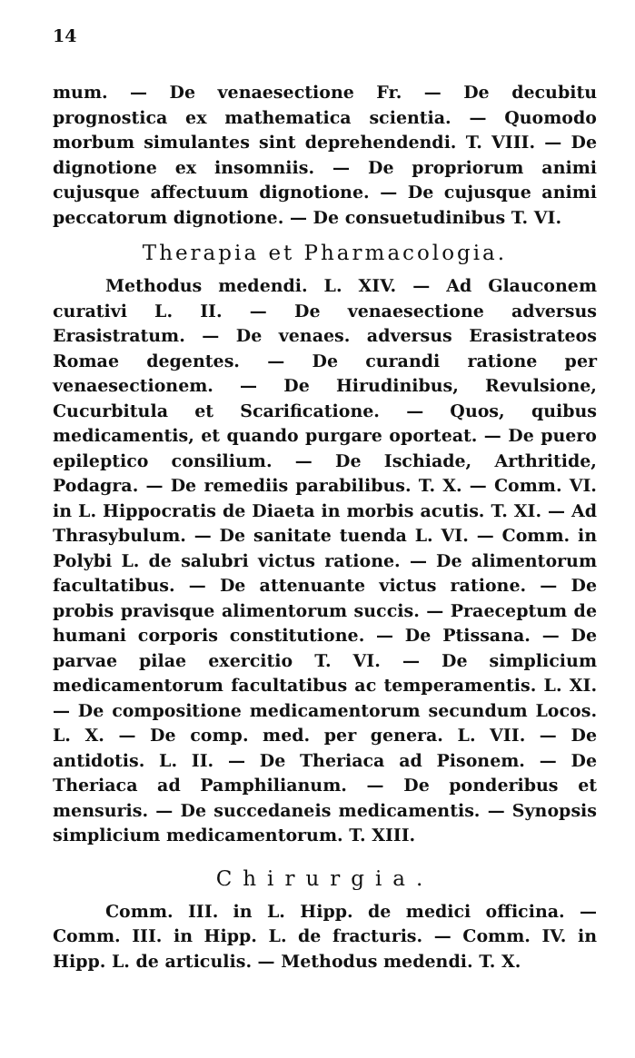14
mum. — De venaesectione Fr. — De decubitu prognostica ex mathematica scientia. — Quomodo morbum simulantes sint deprehendendi. T. VIII. — De dignotione ex insomniis. — De propriorum animi cujusque affectuum dignotione. — De cujusque animi peccatorum dignotione. — De consuetudinibus T. VI.
Therapia et Pharmacologia.
Methodus medendi. L. XIV. — Ad Glauconem curativi L. II. — De venaesectione adversus Erasistratum. — De venaes. adversus Erasistrateos Romae degentes. — De curandi ratione per venaesectionem. — De Hirudinibus, Revulsione, Cucurbitula et Scarificatione. — Quos, quibus medicamentis, et quando purgare oporteat. — De puero epileptico consilium. — De Ischiade, Arthritide, Podagra. — De remediis parabilibus. T. X. — Comm. VI. in L. Hippocratis de Diaeta in morbis acutis. T. XI. — Ad Thrasybulum. — De sanitate tuenda L. VI. — Comm. in Polybi L. de salubri victus ratione. — De alimentorum facultatibus. — De attenuante victus ratione. — De probis pravisque alimentorum succis. — Praeceptum de humani corporis constitutione. — De Ptissana. — De parvae pilae exercitio T. VI. — De simplicium medicamentorum facultatibus ac temperamentis. L. XI. — De compositione medicamentorum secundum Locos. L. X. — De comp. med. per genera. L. VII. — De antidotis. L. II. — De Theriaca ad Pisonem. — De Theriaca ad Pamphilianum. — De ponderibus et mensuris. — De succedaneis medicamentis. — Synopsis simplicium medicamentorum. T. XIII.
Chirurgia.
Comm. III. in L. Hipp. de medici officina. — Comm. III. in Hipp. L. de fracturis. — Comm. IV. in Hipp. L. de articulis. — Methodus medendi. T. X.